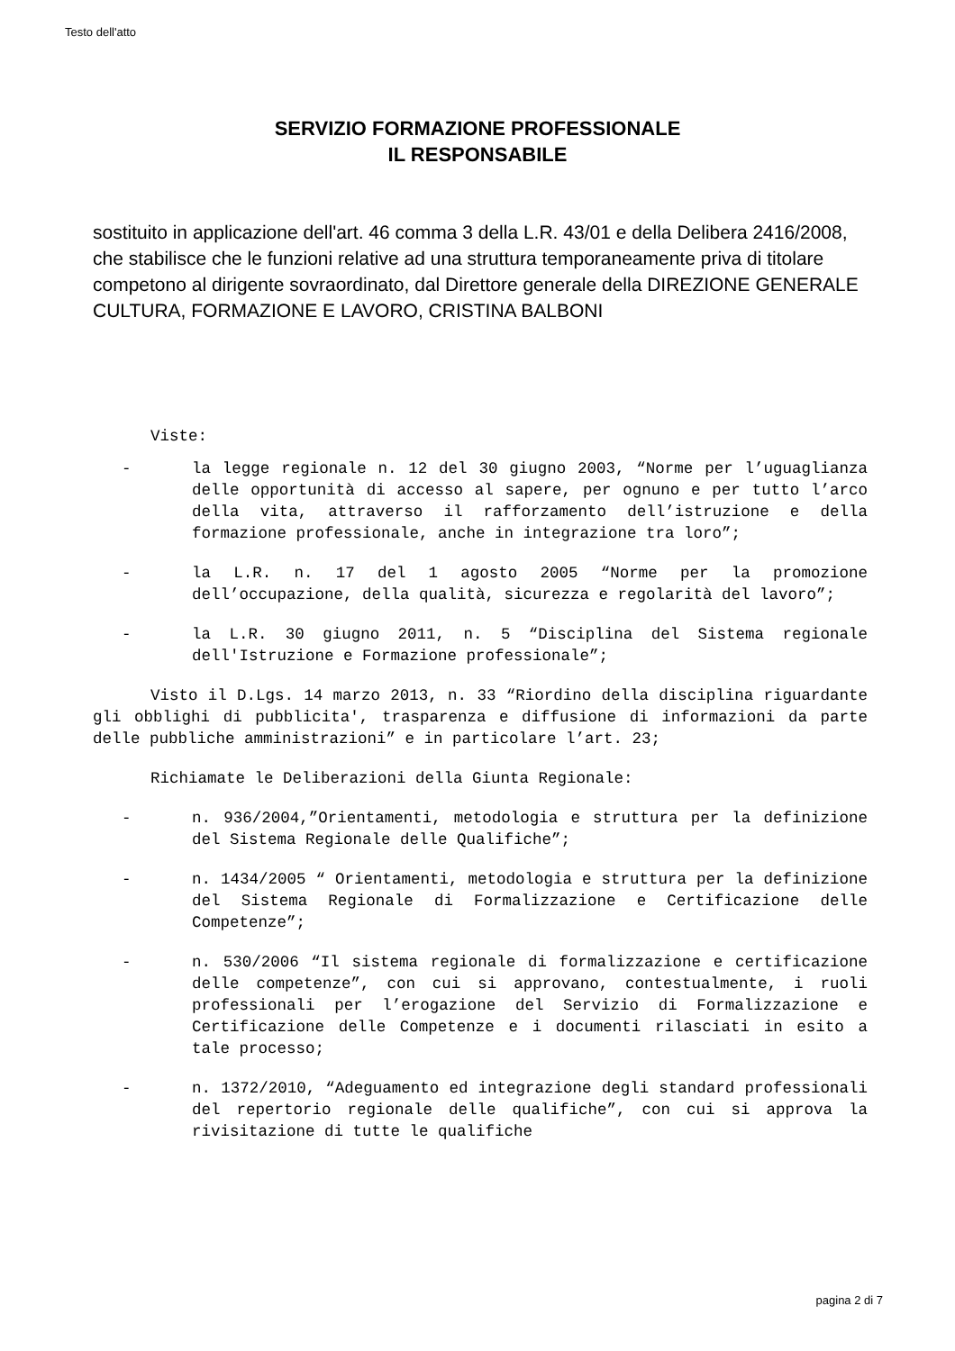Testo dell'atto
SERVIZIO FORMAZIONE PROFESSIONALE
IL RESPONSABILE
sostituito in applicazione dell'art. 46 comma 3 della L.R. 43/01 e della Delibera 2416/2008, che stabilisce che le funzioni relative ad una struttura temporaneamente priva di titolare competono al dirigente sovraordinato, dal Direttore generale della DIREZIONE GENERALE CULTURA, FORMAZIONE E LAVORO, CRISTINA BALBONI
Viste:
- la legge regionale n. 12 del 30 giugno 2003, “Norme per l’uguaglianza delle opportunità di accesso al sapere, per ognuno e per tutto l’arco della vita, attraverso il rafforzamento dell’istruzione e della formazione professionale, anche in integrazione tra loro”;
- la L.R. n. 17 del 1 agosto 2005 “Norme per la promozione dell’occupazione, della qualità, sicurezza e regolarità del lavoro”;
- la L.R. 30 giugno 2011, n. 5 “Disciplina del Sistema regionale dell'Istruzione e Formazione professionale”;
Visto il D.Lgs. 14 marzo 2013, n. 33 “Riordino della disciplina riguardante gli obblighi di pubblicita', trasparenza e diffusione di informazioni da parte delle pubbliche amministrazioni” e in particolare l’art. 23;
Richiamate le Deliberazioni della Giunta Regionale:
- n. 936/2004,”Orientamenti, metodologia e struttura per la definizione del Sistema Regionale delle Qualifiche”;
- n. 1434/2005 “ Orientamenti, metodologia e struttura per la definizione del Sistema Regionale di Formalizzazione e Certificazione delle Competenze”;
- n. 530/2006 “Il sistema regionale di formalizzazione e certificazione delle competenze”, con cui si approvano, contestualmente, i ruoli professionali per l’erogazione del Servizio di Formalizzazione e Certificazione delle Competenze e i documenti rilasciati in esito a tale processo;
- n. 1372/2010, “Adeguamento ed integrazione degli standard professionali del repertorio regionale delle qualifiche”, con cui si approva la rivisitazione di tutte le qualifiche
pagina 2 di 7